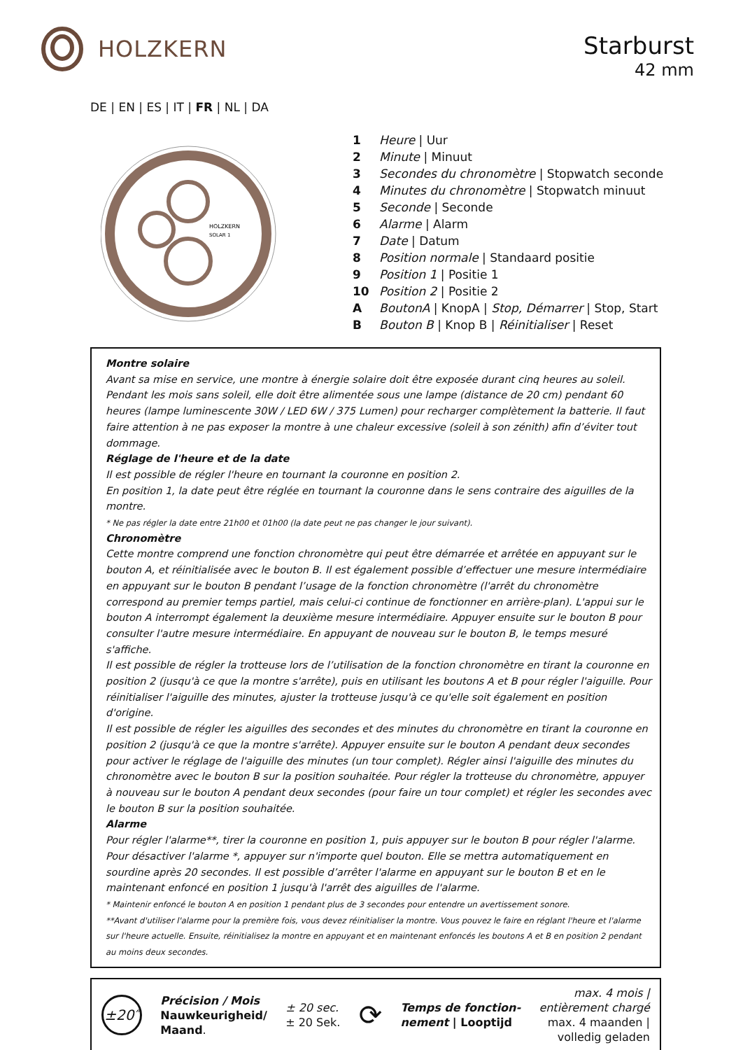HOLZKERN
Starburst
42 mm
DE | EN | ES | IT | FR | NL | DA
HOLZKERN
SOLAR 1
1 Heure | Uur
2 Minute | Minuut
3 Secondes du chronomètre | Stopwatch seconde
4 Minutes du chronomètre | Stopwatch minuut
5 Seconde | Seconde
6 Alarme | Alarm
7 Date | Datum
8 Position normale | Standaard positie
9 Position 1 | Positie 1
10 Position 2 | Positie 2
A BoutonA | KnopA | Stop, Démarrer | Stop, Start
B Bouton B | Knop B | Réinitialiser | Reset
Montre solaire
Avant sa mise en service, une montre à énergie solaire doit être exposée durant cinq heures au soleil. Pendant les mois sans soleil, elle doit être alimentée sous une lampe (distance de 20 cm) pendant 60 heures (lampe luminescente 30W / LED 6W / 375 Lumen) pour recharger complètement la batterie. Il faut faire attention à ne pas exposer la montre à une chaleur excessive (soleil à son zénith) afin d’éviter tout dommage.
Réglage de l'heure et de la date
Il est possible de régler l'heure en tournant la couronne en position 2.
En position 1, la date peut être réglée en tournant la couronne dans le sens contraire des aiguilles de la montre.
* Ne pas régler la date entre 21h00 et 01h00 (la date peut ne pas changer le jour suivant).
Chronomètre
Cette montre comprend une fonction chronomètre qui peut être démarrée et arrêtée en appuyant sur le bouton A, et réinitialisée avec le bouton B. Il est également possible d’effectuer une mesure intermédiaire en appuyant sur le bouton B pendant l’usage de la fonction chronomètre (l'arrêt du chronomètre correspond au premier temps partiel, mais celui-ci continue de fonctionner en arrière-plan). L'appui sur le bouton A interrompt également la deuxième mesure intermédiaire. Appuyer ensuite sur le bouton B pour consulter l'autre mesure intermédiaire. En appuyant de nouveau sur le bouton B, le temps mesuré s'affiche.
Il est possible de régler la trotteuse lors de l’utilisation de la fonction chronomètre en tirant la couronne en position 2 (jusqu'à ce que la montre s'arrête), puis en utilisant les boutons A et B pour régler l'aiguille. Pour réinitialiser l'aiguille des minutes, ajuster la trotteuse jusqu'à ce qu'elle soit également en position d'origine.
Il est possible de régler les aiguilles des secondes et des minutes du chronomètre en tirant la couronne en position 2 (jusqu'à ce que la montre s'arrête). Appuyer ensuite sur le bouton A pendant deux secondes pour activer le réglage de l'aiguille des minutes (un tour complet). Régler ainsi l'aiguille des minutes du chronomètre avec le bouton B sur la position souhaitée. Pour régler la trotteuse du chronomètre, appuyer à nouveau sur le bouton A pendant deux secondes (pour faire un tour complet) et régler les secondes avec le bouton B sur la position souhaitée.
Alarme
Pour régler l'alarme**, tirer la couronne en position 1, puis appuyer sur le bouton B pour régler l'alarme. Pour désactiver l'alarme *, appuyer sur n'importe quel bouton. Elle se mettra automatiquement en sourdine après 20 secondes. Il est possible d’arrêter l'alarme en appuyant sur le bouton B et en le maintenant enfoncé en position 1 jusqu'à l'arrêt des aiguilles de l'alarme.
* Maintenir enfoncé le bouton A en position 1 pendant plus de 3 secondes pour entendre un avertissement sonore.
**Avant d'utiliser l'alarme pour la première fois, vous devez réinitialiser la montre. Vous pouvez le faire en réglant l'heure et l'alarme sur l'heure actuelle. Ensuite, réinitialisez la montre en appuyant et en maintenant enfoncés les boutons A et B en position 2 pendant au moins deux secondes.
±20″ Précision / Mois
Nauwkeurigheid/
Maand. ± 20 sec.
± 20 Sek. ⟳ Temps de fonction-
nement | Looptijd max. 4 mois |
entièrement chargé
max. 4 maanden |
volledig geladen